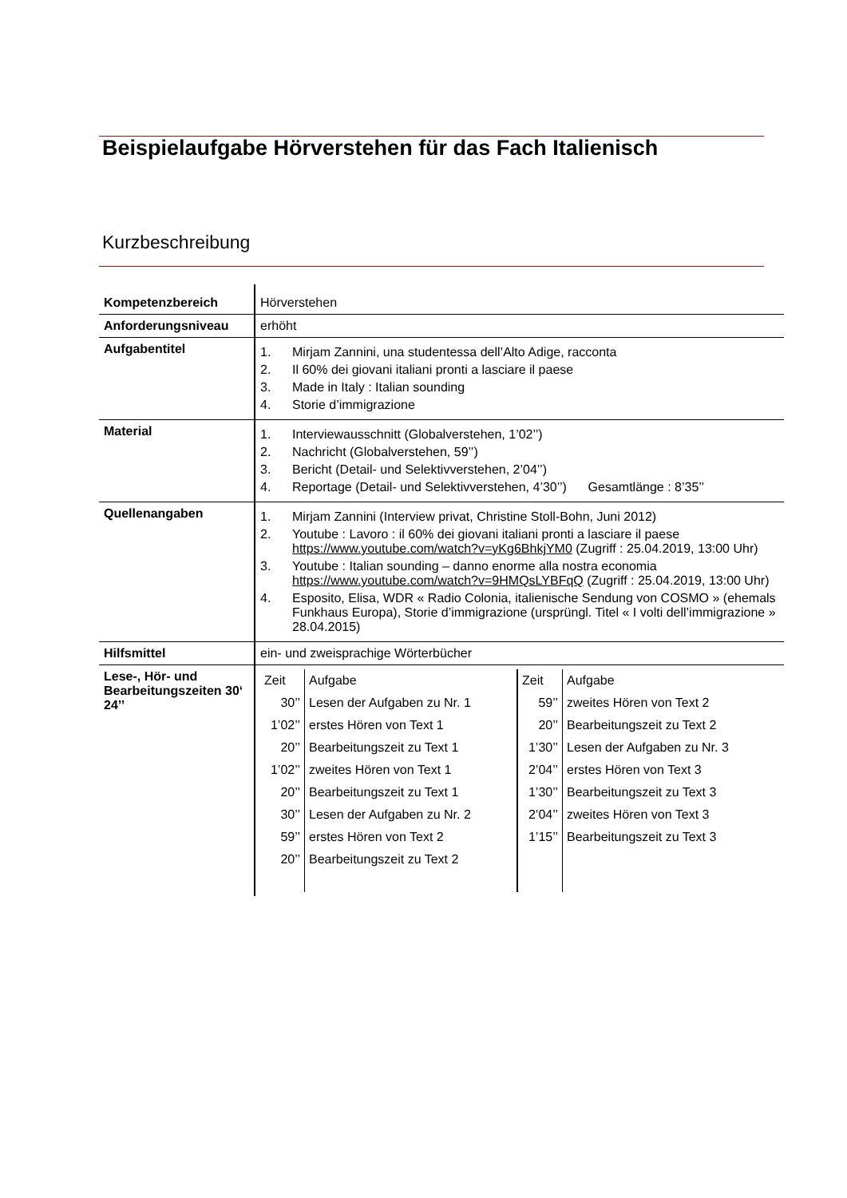Beispielaufgabe Hörverstehen für das Fach Italienisch
Kurzbeschreibung
| Kompetenzbereich | Hörverstehen |
| Anforderungsniveau | erhöht |
| Aufgabentitel | 1. Mirjam Zannini, una studentessa dell’Alto Adige, racconta 2. Il 60% dei giovani italiani pronti a lasciare il paese 3. Made in Italy : Italian sounding 4. Storie d’immigrazione |
| Material | 1. Interviewausschnitt (Globalverstehen, 1’02’’) 2. Nachricht (Globalverstehen, 59’’) 3. Bericht (Detail- und Selektivverstehen, 2’04’’) 4. Reportage (Detail- und Selektivverstehen, 4’30’’) Gesamtlänge : 8’35’’ |
| Quellenangaben | 1. Mirjam Zannini (Interview privat, Christine Stoll-Bohn, Juni 2012) 2. Youtube : Lavoro : il 60% dei giovani italiani pronti a lasciare il paese https://www.youtube.com/watch?v=yKg6BhkjYM0 (Zugriff : 25.04.2019, 13:00 Uhr) 3. Youtube : Italian sounding – danno enorme alla nostra economia https://www.youtube.com/watch?v=9HMQsLYBFqQ (Zugriff : 25.04.2019, 13:00 Uhr) 4. Esposito, Elisa, WDR « Radio Colonia, italienische Sendung von COSMO » (ehemals Funkhaus Europa), Storie d’immigrazione (ursprüngl. Titel « I volti dell’immigrazione » 28.04.2015) |
| Hilfsmittel | ein- und zweisprachige Wörterbücher |
| Lese-, Hör- und Bearbeitungszeiten 30‘ 24’’ | / Zeit / Aufgabe / Zeit / Aufgabe / / 30’’ / Lesen der Aufgaben zu Nr. 1 / 59’’ / zweites Hören von Text 2 / / 1’02’’ / erstes Hören von Text 1 / 20’’ / Bearbeitungszeit zu Text 2 / / 20’’ / Bearbeitungszeit zu Text 1 / 1’30’’ / Lesen der Aufgaben zu Nr. 3 / / 1’02’’ / zweites Hören von Text 1 / 2’04’’ / erstes Hören von Text 3 / / 20’’ / Bearbeitungszeit zu Text 1 / 1’30’’ / Bearbeitungszeit zu Text 3 / / 30’’ / Lesen der Aufgaben zu Nr. 2 / 2’04’’ / zweites Hören von Text 3 / / 59’’ / erstes Hören von Text 2 / 1’15’’ / Bearbeitungszeit zu Text 3 / / 20’’ / Bearbeitungszeit zu Text 2 / / / |